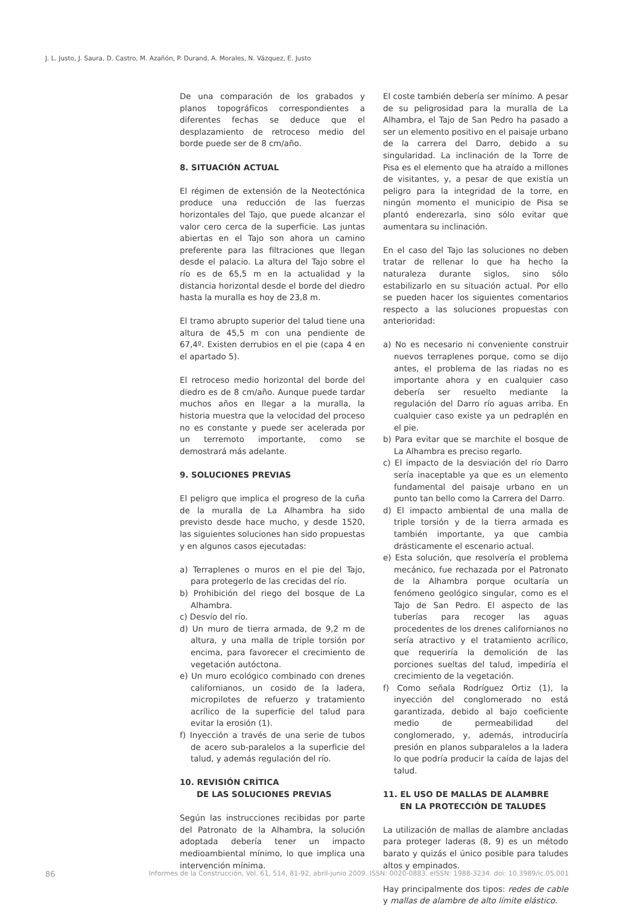J. L. Justo, J. Saura, D. Castro, M. Azañón, P. Durand, A. Morales, N. Vázquez, E. Justo
De una comparación de los grabados y planos topográficos correspondientes a diferentes fechas se deduce que el desplazamiento de retroceso medio del borde puede ser de 8 cm/año.
8. SITUACIÓN ACTUAL
El régimen de extensión de la Neotectónica produce una reducción de las fuerzas horizontales del Tajo, que puede alcanzar el valor cero cerca de la superficie. Las juntas abiertas en el Tajo son ahora un camino preferente para las filtraciones que llegan desde el palacio. La altura del Tajo sobre el río es de 65,5 m en la actualidad y la distancia horizontal desde el borde del diedro hasta la muralla es hoy de 23,8 m.
El tramo abrupto superior del talud tiene una altura de 45,5 m con una pendiente de 67,4º. Existen derrubios en el pie (capa 4 en el apartado 5).
El retroceso medio horizontal del borde del diedro es de 8 cm/año. Aunque puede tardar muchos años en llegar a la muralla, la historia muestra que la velocidad del proceso no es constante y puede ser acelerada por un terremoto importante, como se demostrará más adelante.
9. SOLUCIONES PREVIAS
El peligro que implica el progreso de la cuña de la muralla de La Alhambra ha sido previsto desde hace mucho, y desde 1520, las siguientes soluciones han sido propuestas y en algunos casos ejecutadas:
a) Terraplenes o muros en el pie del Tajo, para protegerlo de las crecidas del río.
b) Prohibición del riego del bosque de La Alhambra.
c) Desvío del río.
d) Un muro de tierra armada, de 9,2 m de altura, y una malla de triple torsión por encima, para favorecer el crecimiento de vegetación autóctona.
e) Un muro ecológico combinado con drenes californianos, un cosido de la ladera, micropilotes de refuerzo y tratamiento acrílico de la superficie del talud para evitar la erosión (1).
f) Inyección a través de una serie de tubos de acero sub-paralelos a la superficie del talud, y además regulación del río.
10. REVISIÓN CRÍTICA
DE LAS SOLUCIONES PREVIAS
Según las instrucciones recibidas por parte del Patronato de la Alhambra, la solución adoptada debería tener un impacto medioambiental mínimo, lo que implica una intervención mínima.
El coste también debería ser mínimo. A pesar de su peligrosidad para la muralla de La Alhambra, el Tajo de San Pedro ha pasado a ser un elemento positivo en el paisaje urbano de la carrera del Darro, debido a su singularidad. La inclinación de la Torre de Pisa es el elemento que ha atraído a millones de visitantes, y, a pesar de que existía un peligro para la integridad de la torre, en ningún momento el municipio de Pisa se plantó enderezarla, sino sólo evitar que aumentara su inclinación.
En el caso del Tajo las soluciones no deben tratar de rellenar lo que ha hecho la naturaleza durante siglos, sino sólo estabilizarlo en su situación actual. Por ello se pueden hacer los siguientes comentarios respecto a las soluciones propuestas con anterioridad:
a) No es necesario ni conveniente construir nuevos terraplenes porque, como se dijo antes, el problema de las riadas no es importante ahora y en cualquier caso debería ser resuelto mediante la regulación del Darro río aguas arriba. En cualquier caso existe ya un pedraplén en el pie.
b) Para evitar que se marchite el bosque de La Alhambra es preciso regarlo.
c) El impacto de la desviación del río Darro sería inaceptable ya que es un elemento fundamental del paisaje urbano en un punto tan bello como la Carrera del Darro.
d) El impacto ambiental de una malla de triple torsión y de la tierra armada es también importante, ya que cambia drásticamente el escenario actual.
e) Esta solución, que resolvería el problema mecánico, fue rechazada por el Patronato de la Alhambra porque ocultaría un fenómeno geológico singular, como es el Tajo de San Pedro. El aspecto de las tuberías para recoger las aguas procedentes de los drenes californianos no sería atractivo y el tratamiento acrílico, que requeriría la demolición de las porciones sueltas del talud, impediría el crecimiento de la vegetación.
f) Como señala Rodríguez Ortiz (1), la inyección del conglomerado no está garantizada, debido al bajo coeficiente medio de permeabilidad del conglomerado, y, además, introduciría presión en planos subparalelos a la ladera lo que podría producir la caída de lajas del talud.
11. EL USO DE MALLAS DE ALAMBRE
EN LA PROTECCIÓN DE TALUDES
La utilización de mallas de alambre ancladas para proteger laderas (8, 9) es un método barato y quizás el único posible para taludes altos y empinados.
Hay principalmente dos tipos: redes de cable y mallas de alambre de alto límite elástico.
86 Informes de la Construcción, Vol. 61, 514, 81-92, abril-junio 2009. ISSN: 0020-0883. eISSN: 1988-3234. doi: 10.3989/ic.05.001